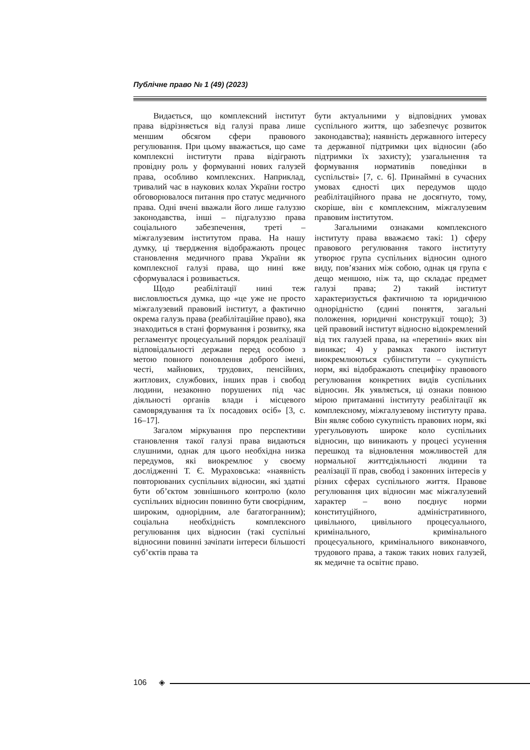Публічне право № 1 (49) (2023)
Видається, що комплексний інститут права відрізняється від галузі права лише меншим обсягом сфери правового регулювання. При цьому вважається, що саме комплексні інститути права відіграють провідну роль у формуванні нових галузей права, особливо комплексних. Наприклад, тривалий час в наукових колах України гостро обговорювалося питання про статус медичного права. Одні вчені вважали його лише галуззю законодавства, інші – підгалуззю права соціального забезпечення, треті – міжгалузевим інститутом права. На нашу думку, ці твердження відображають процес становлення медичного права України як комплексної галузі права, що нині вже сформувалася і розвивається.
Щодо реабілітації нині теж висловлюється думка, що «це уже не просто міжгалузевий правовий інститут, а фактично окрема галузь права (реабілітаційне право), яка знаходиться в стані формування і розвитку, яка регламентує процесуальний порядок реалізації відповідальності держави перед особою з метою повного поновлення доброго імені, честі, майнових, трудових, пенсійних, житлових, службових, інших прав і свобод людини, незаконно порушених під час діяльності органів влади і місцевого самоврядування та їх посадових осіб» [3, с. 16–17].
Загалом міркування про перспективи становлення такої галузі права видаються слушними, однак для цього необхідна низка передумов, які виокремлює у своєму дослідженні Т. Є. Мураховська: «наявність повторюваних суспільних відносин, які здатні бути об’єктом зовнішнього контролю (коло суспільних відносин повинно бути своєрідним, широким, однорідним, але багатогранним); соціальна необхідність комплексного регулювання цих відносин (такі суспільні відносини повинні зачіпати інтереси більшості суб’єктів права та
бути актуальними у відповідних умовах суспільного життя, що забезпечує розвиток законодавства); наявність державного інтересу та державної підтримки цих відносин (або підтримки їх захисту); узагальнення та формування нормативів поведінки в суспільстві» [7, с. 6]. Принаймні в сучасних умовах єдності цих передумов щодо реабілітаційного права не досягнуто, тому, скоріше, він є комплексним, міжгалузевим правовим інститутом.
Загальними ознаками комплексного інституту права вважаємо такі: 1) сферу правового регулювання такого інституту утворює група суспільних відносин одного виду, пов’язаних між собою, однак ця група є дещо меншою, ніж та, що складає предмет галузі права; 2) такий інститут характеризується фактичною та юридичною однорідністю (єдині поняття, загальні положення, юридичні конструкції тощо); 3) цей правовий інститут відносно відокремлений від тих галузей права, на «перетині» яких він виникає; 4) у рамках такого інститут виокремлюються субінститути – сукупність норм, які відображають специфіку правового регулювання конкретних видів суспільних відносин. Як уявляється, ці ознаки повною мірою притаманні інституту реабілітації як комплексному, міжгалузевому інституту права. Він являє собою сукупність правових норм, які урегульовують широке коло суспільних відносин, що виникають у процесі усунення перешкод та відновлення можливостей для нормальної життєдіяльності людини та реалізації її прав, свобод і законних інтересів у різних сферах суспільного життя. Правове регулювання цих відносин має міжгалузевий характер – воно поєднує норми конституційного, адміністративного, цивільного, цивільного процесуального, кримінального, кримінального процесуального, кримінального виконавчого, трудового права, а також таких нових галузей, як медичне та освітнє право.
106 ◈